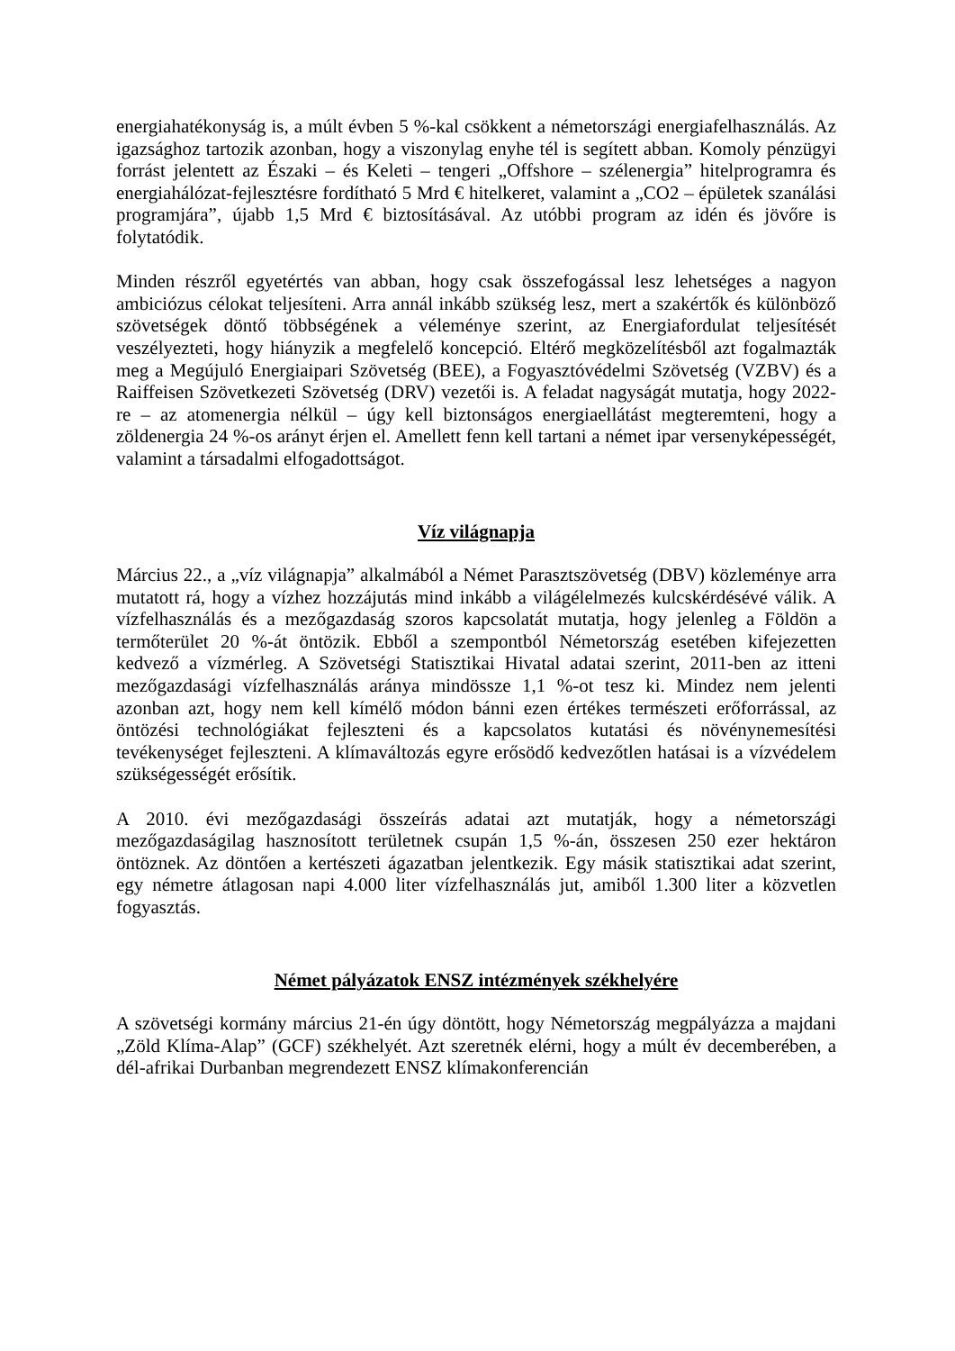energiahatékonyság is, a múlt évben 5 %-kal csökkent a németországi energiafelhasználás. Az igazsághoz tartozik azonban, hogy a viszonylag enyhe tél is segített abban. Komoly pénzügyi forrást jelentett az Északi – és Keleti – tengeri „Offshore – szélenergia” hitelprogramra és energiahálózat-fejlesztésre fordítható 5 Mrd € hitelkeret, valamint a „CO2 – épületek szanálási programjára”, újabb 1,5 Mrd € biztosításával. Az utóbbi program az idén és jövőre is folytatódik.
Minden részről egyetértés van abban, hogy csak összefogással lesz lehetséges a nagyon ambiciózus célokat teljesíteni. Arra annál inkább szükség lesz, mert a szakértők és különböző szövetségek döntő többségének a véleménye szerint, az Energiafordulat teljesítését veszélyezteti, hogy hiányzik a megfelelő koncepció. Eltérő megközelítésből azt fogalmazták meg a Megújuló Energiaipari Szövetség (BEE), a Fogyasztóvédelmi Szövetség (VZBV) és a Raiffeisen Szövetkezeti Szövetség (DRV) vezetői is. A feladat nagyságát mutatja, hogy 2022-re – az atomenergia nélkül – úgy kell biztonságos energiaellátást megteremteni, hogy a zöldenergia 24 %-os arányt érjen el. Amellett fenn kell tartani a német ipar versenyképességét, valamint a társadalmi elfogadottságot.
Víz világnapja
Március 22., a „víz világnapja” alkalmából a Német Parasztszövetség (DBV) közleménye arra mutatott rá, hogy a vízhez hozzájutás mind inkább a világélelmezés kulcskérdésévé válik. A vízfelhasználás és a mezőgazdaság szoros kapcsolatát mutatja, hogy jelenleg a Földön a termőterület 20 %-át öntözik. Ebből a szempontból Németország esetében kifejezetten kedvező a vízmérleg. A Szövetségi Statisztikai Hivatal adatai szerint, 2011-ben az itteni mezőgazdasági vízfelhasználás aránya mindössze 1,1 %-ot tesz ki. Mindez nem jelenti azonban azt, hogy nem kell kímélő módon bánni ezen értékes természeti erőforrással, az öntözési technológiákat fejleszteni és a kapcsolatos kutatási és növénynemesítési tevékenységet fejleszteni. A klímaváltozás egyre erősödő kedvezőtlen hatásai is a vízvédelem szükségességét erősítik.
A 2010. évi mezőgazdasági összeírás adatai azt mutatják, hogy a németországi mezőgazdaságilag hasznosított területnek csupán 1,5 %-án, összesen 250 ezer hektáron öntöznek. Az döntően a kertészeti ágazatban jelentkezik. Egy másik statisztikai adat szerint, egy németre átlagosan napi 4.000 liter vízfelhasználás jut, amiből 1.300 liter a közvetlen fogyasztás.
Német pályázatok ENSZ intézmények székhelyére
A szövetségi kormány március 21-én úgy döntött, hogy Németország megpályázza a majdani „Zöld Klíma-Alap” (GCF) székhelyét. Azt szeretnék elérni, hogy a múlt év decemberében, a dél-afrikai Durbanban megrendezett ENSZ klímakonferencián